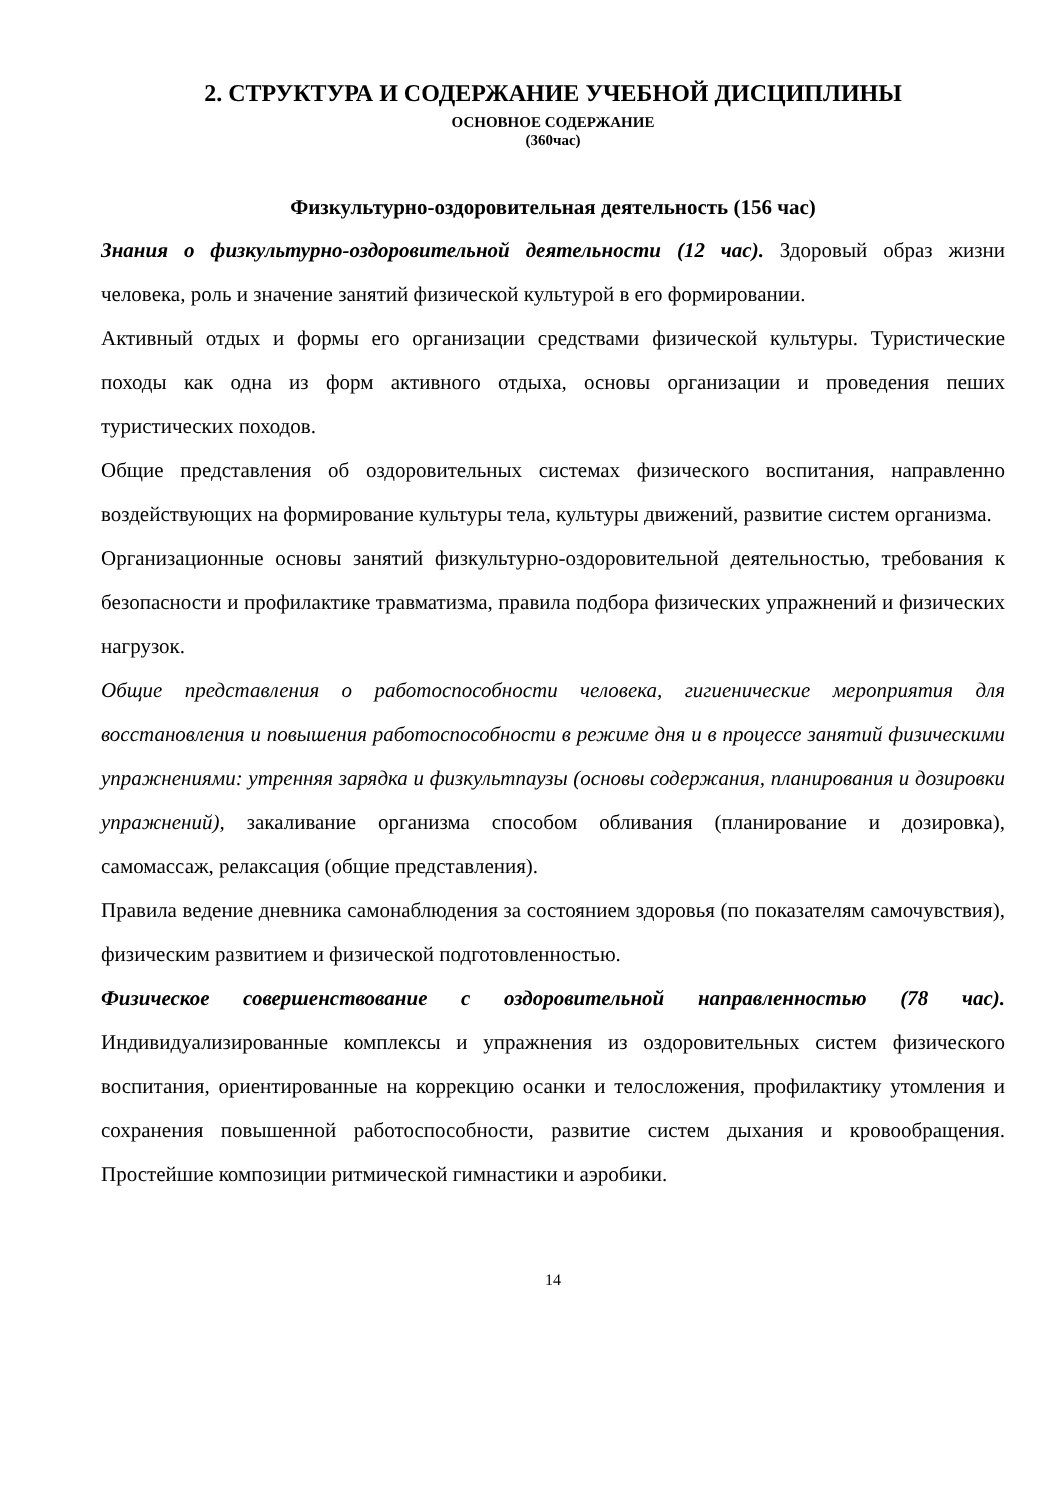2. СТРУКТУРА И СОДЕРЖАНИЕ УЧЕБНОЙ ДИСЦИПЛИНЫ
ОСНОВНОЕ СОДЕРЖАНИЕ
(360час)
Физкультурно-оздоровительная деятельность (156 час)
Знания о физкультурно-оздоровительной деятельности (12 час). Здоровый образ жизни человека, роль и значение занятий физической культурой в его формировании.
Активный отдых и формы его организации средствами физической культуры. Туристические походы как одна из форм активного отдыха, основы организации и проведения пеших туристических походов.
Общие представления об оздоровительных системах физического воспитания, направленно воздействующих на формирование культуры тела, культуры движений, развитие систем организма.
Организационные основы занятий физкультурно-оздоровительной деятельностью, требования к безопасности и профилактике травматизма, правила подбора физических упражнений и физических нагрузок.
Общие представления о работоспособности человека, гигиенические мероприятия для восстановления и повышения работоспособности в режиме дня и в процессе занятий физическими упражнениями: утренняя зарядка и физкультпаузы (основы содержания, планирования и дозировки упражнений), закаливание организма способом обливания (планирование и дозировка), самомассаж, релаксация (общие представления).
Правила ведение дневника самонаблюдения за состоянием здоровья (по показателям самочувствия), физическим развитием и физической подготовленностью.
Физическое совершенствование с оздоровительной направленностью (78 час). Индивидуализированные комплексы и упражнения из оздоровительных систем физического воспитания, ориентированные на коррекцию осанки и телосложения, профилактику утомления и сохранения повышенной работоспособности, развитие систем дыхания и кровообращения. Простейшие композиции ритмической гимнастики и аэробики.
14